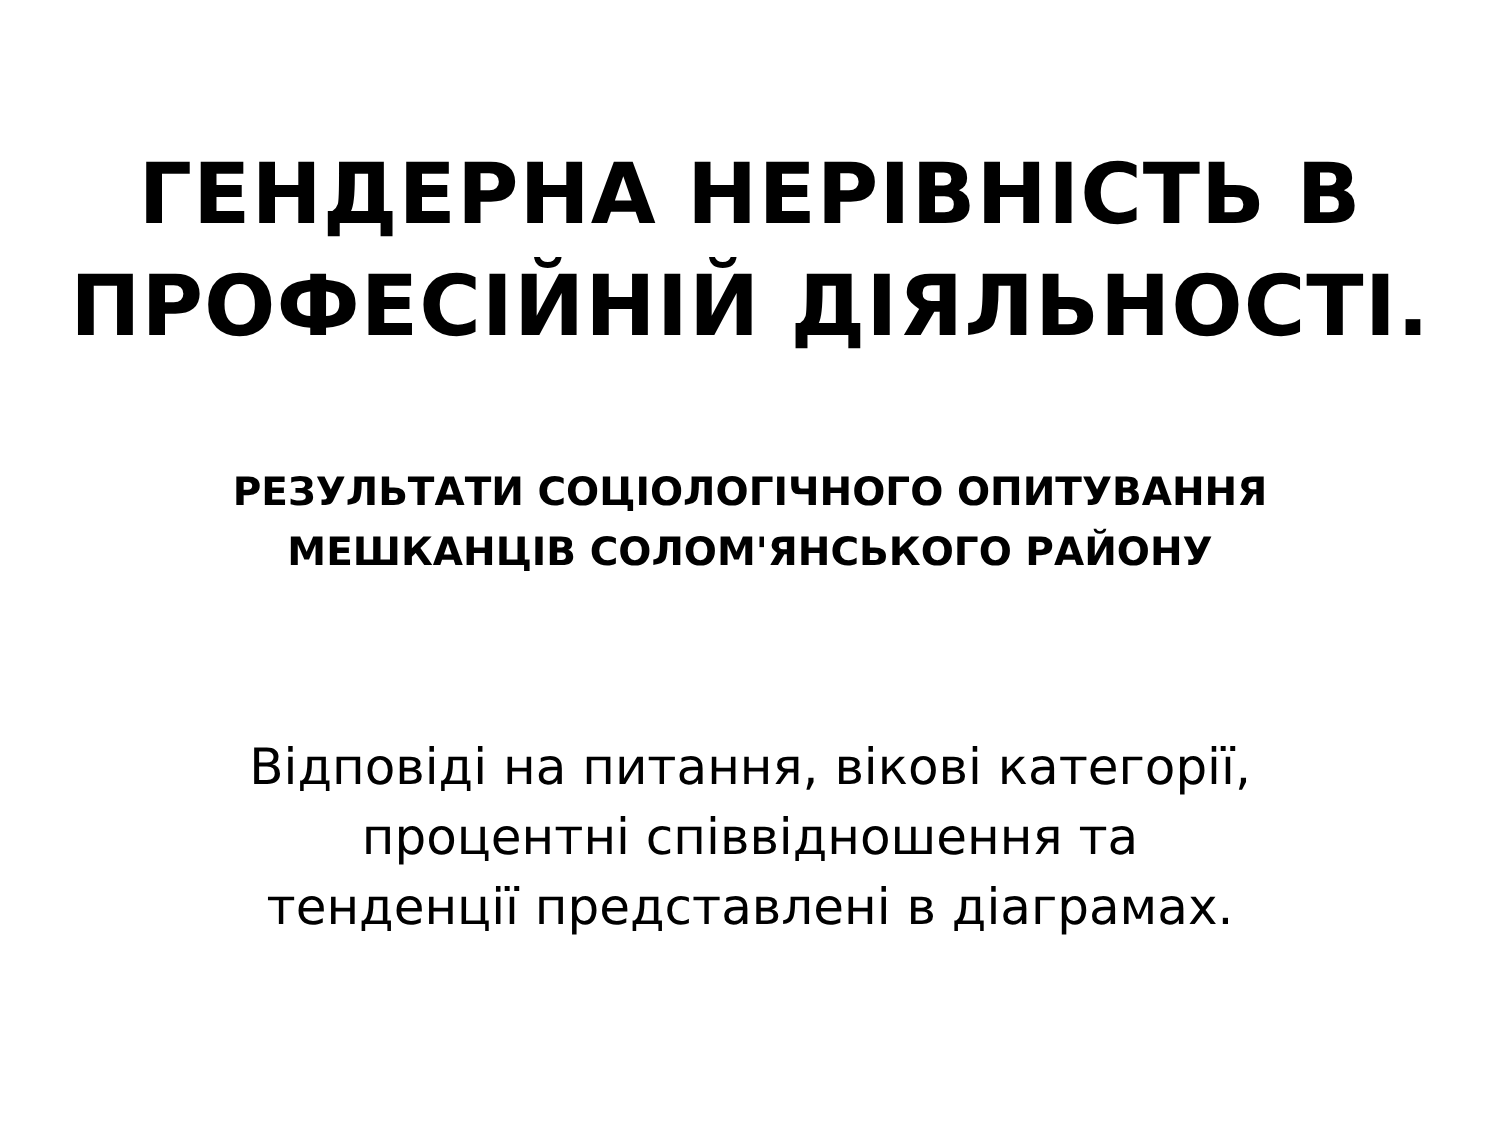ГЕНДЕРНА НЕРІВНІСТЬ В
ПРОФЕСІЙНІЙ ДІЯЛЬНОСТІ.
РЕЗУЛЬТАТИ СОЦІОЛОГІЧНОГО ОПИТУВАННЯ
МЕШКАНЦІВ СОЛОМ'ЯНСЬКОГО РАЙОНУ
Відповіді на питання, вікові категорії,
процентні співвідношення та
тенденції представлені в діаграмах.